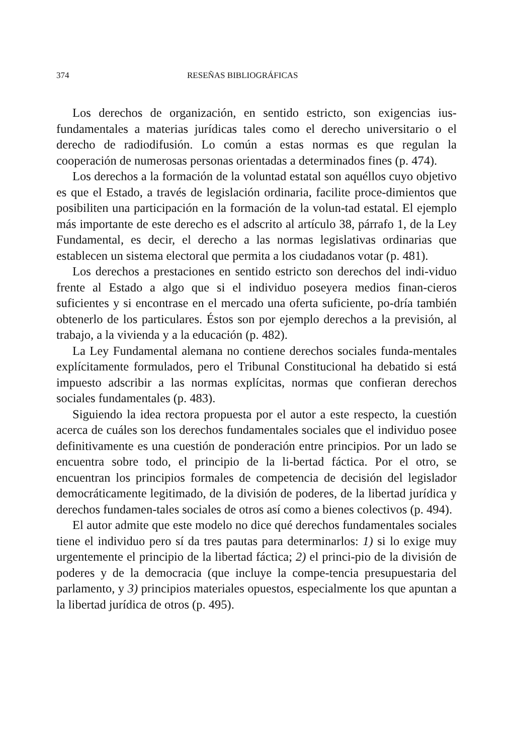374 RESEÑAS BIBLIOGRÁFICAS
Los derechos de organización, en sentido estricto, son exigencias ius-fundamentales a materias jurídicas tales como el derecho universitario o el derecho de radiodifusión. Lo común a estas normas es que regulan la cooperación de numerosas personas orientadas a determinados fines (p. 474).
Los derechos a la formación de la voluntad estatal son aquéllos cuyo objetivo es que el Estado, a través de legislación ordinaria, facilite proce-dimientos que posibiliten una participación en la formación de la volun-tad estatal. El ejemplo más importante de este derecho es el adscrito al artículo 38, párrafo 1, de la Ley Fundamental, es decir, el derecho a las normas legislativas ordinarias que establecen un sistema electoral que permita a los ciudadanos votar (p. 481).
Los derechos a prestaciones en sentido estricto son derechos del indi-viduo frente al Estado a algo que si el individuo poseyera medios finan-cieros suficientes y si encontrase en el mercado una oferta suficiente, po-dría también obtenerlo de los particulares. Éstos son por ejemplo derechos a la previsión, al trabajo, a la vivienda y a la educación (p. 482).
La Ley Fundamental alemana no contiene derechos sociales funda-mentales explícitamente formulados, pero el Tribunal Constitucional ha debatido si está impuesto adscribir a las normas explícitas, normas que confieran derechos sociales fundamentales (p. 483).
Siguiendo la idea rectora propuesta por el autor a este respecto, la cuestión acerca de cuáles son los derechos fundamentales sociales que el individuo posee definitivamente es una cuestión de ponderación entre principios. Por un lado se encuentra sobre todo, el principio de la li-bertad fáctica. Por el otro, se encuentran los principios formales de competencia de decisión del legislador democráticamente legitimado, de la división de poderes, de la libertad jurídica y derechos fundamen-tales sociales de otros así como a bienes colectivos (p. 494).
El autor admite que este modelo no dice qué derechos fundamentales sociales tiene el individuo pero sí da tres pautas para determinarlos: 1) si lo exige muy urgentemente el principio de la libertad fáctica; 2) el princi-pio de la división de poderes y de la democracia (que incluye la compe-tencia presupuestaria del parlamento, y 3) principios materiales opuestos, especialmente los que apuntan a la libertad jurídica de otros (p. 495).